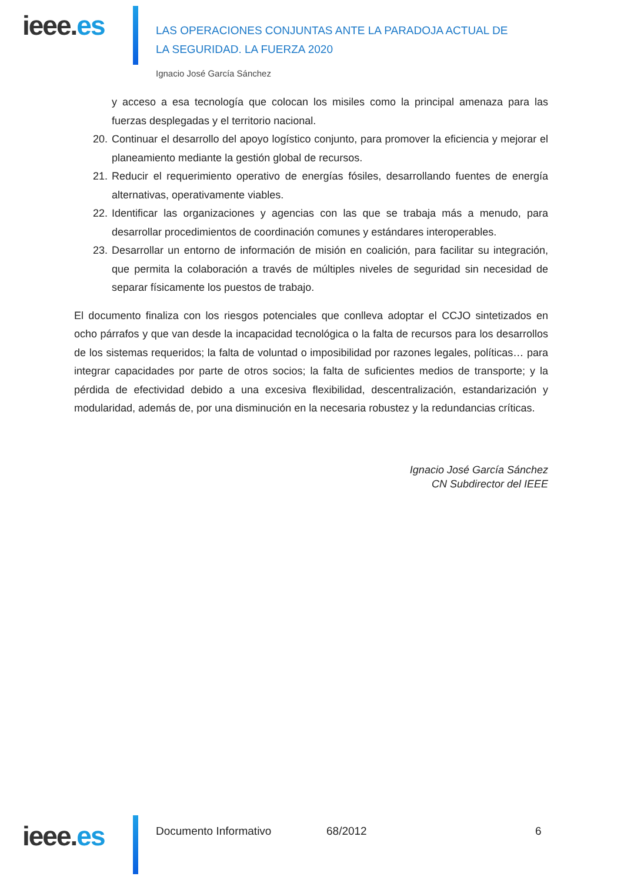ieee.es
LAS OPERACIONES CONJUNTAS ANTE LA PARADOJA ACTUAL DE LA SEGURIDAD. LA FUERZA 2020
Ignacio José García Sánchez
y acceso a esa tecnología que colocan los misiles como la principal amenaza para las fuerzas desplegadas y el territorio nacional.
20.
Continuar el desarrollo del apoyo logístico conjunto, para promover la eficiencia y mejorar el planeamiento mediante la gestión global de recursos.
21.
Reducir el requerimiento operativo de energías fósiles, desarrollando fuentes de energía alternativas, operativamente viables.
22.
Identificar las organizaciones y agencias con las que se trabaja más a menudo, para desarrollar procedimientos de coordinación comunes y estándares interoperables.
23.
Desarrollar un entorno de información de misión en coalición, para facilitar su integración, que permita la colaboración a través de múltiples niveles de seguridad sin necesidad de separar físicamente los puestos de trabajo.
El documento finaliza con los riesgos potenciales que conlleva adoptar el CCJO sintetizados en ocho párrafos y que van desde la incapacidad tecnológica o la falta de recursos para los desarrollos de los sistemas requeridos; la falta de voluntad o imposibilidad por razones legales, políticas… para integrar capacidades por parte de otros socios; la falta de suficientes medios de transporte; y la pérdida de efectividad debido a una excesiva flexibilidad, descentralización, estandarización y modularidad, además de, por una disminución en la necesaria robustez y la redundancias críticas.
Ignacio José García Sánchez
CN Subdirector del IEEE
ieee.es Documento Informativo 68/2012 6